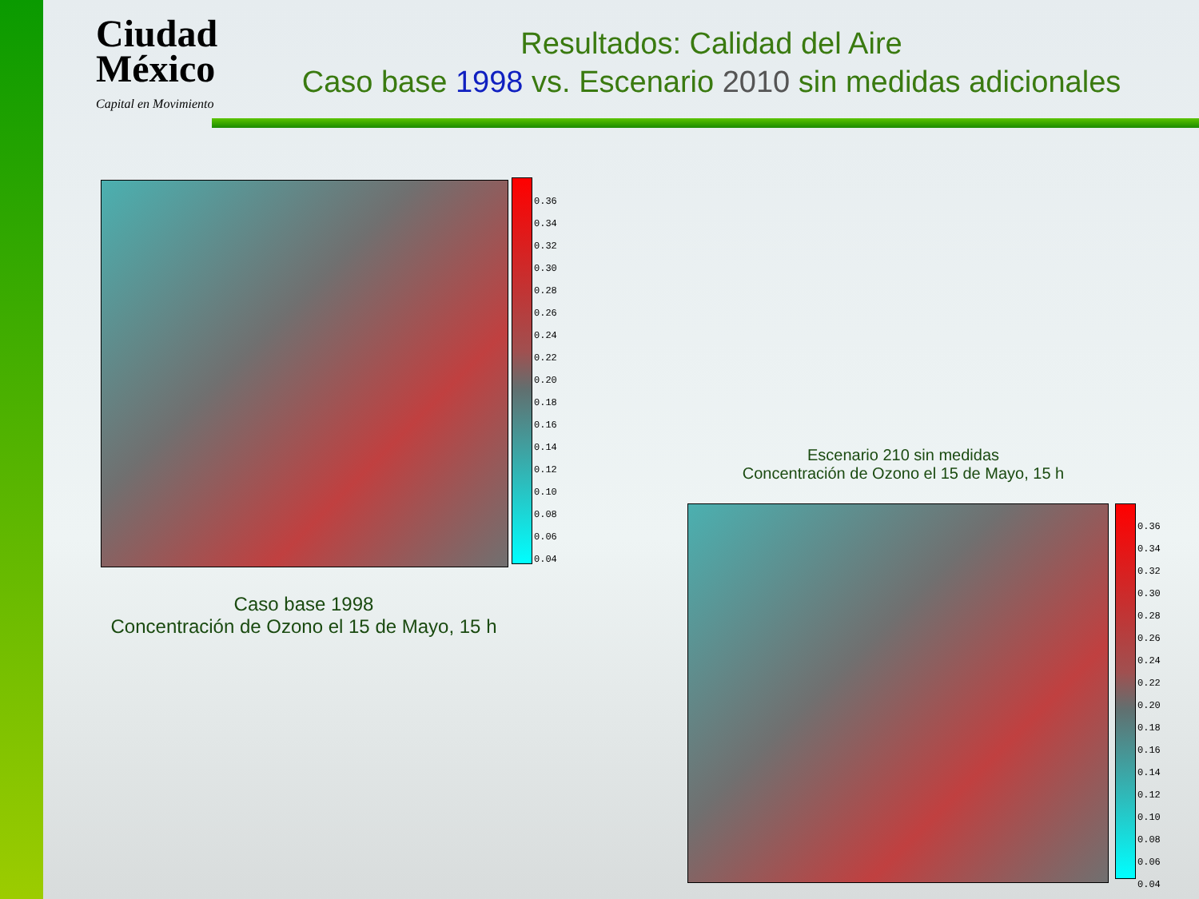Ciudad
México
Capital en Movimiento
Resultados: Calidad del Aire
Caso base 1998 vs. Escenario 2010 sin medidas adicionales
0.36
0.34
0.32
0.30
0.28
0.26
0.24
0.22
0.20
0.18
0.16
0.14
0.12
0.10
0.08
0.06
0.04
Caso base 1998
Concentración de Ozono el 15 de Mayo, 15 h
Escenario 210 sin medidas
Concentración de Ozono el 15 de Mayo, 15 h
0.36
0.34
0.32
0.30
0.28
0.26
0.24
0.22
0.20
0.18
0.16
0.14
0.12
0.10
0.08
0.06
0.04